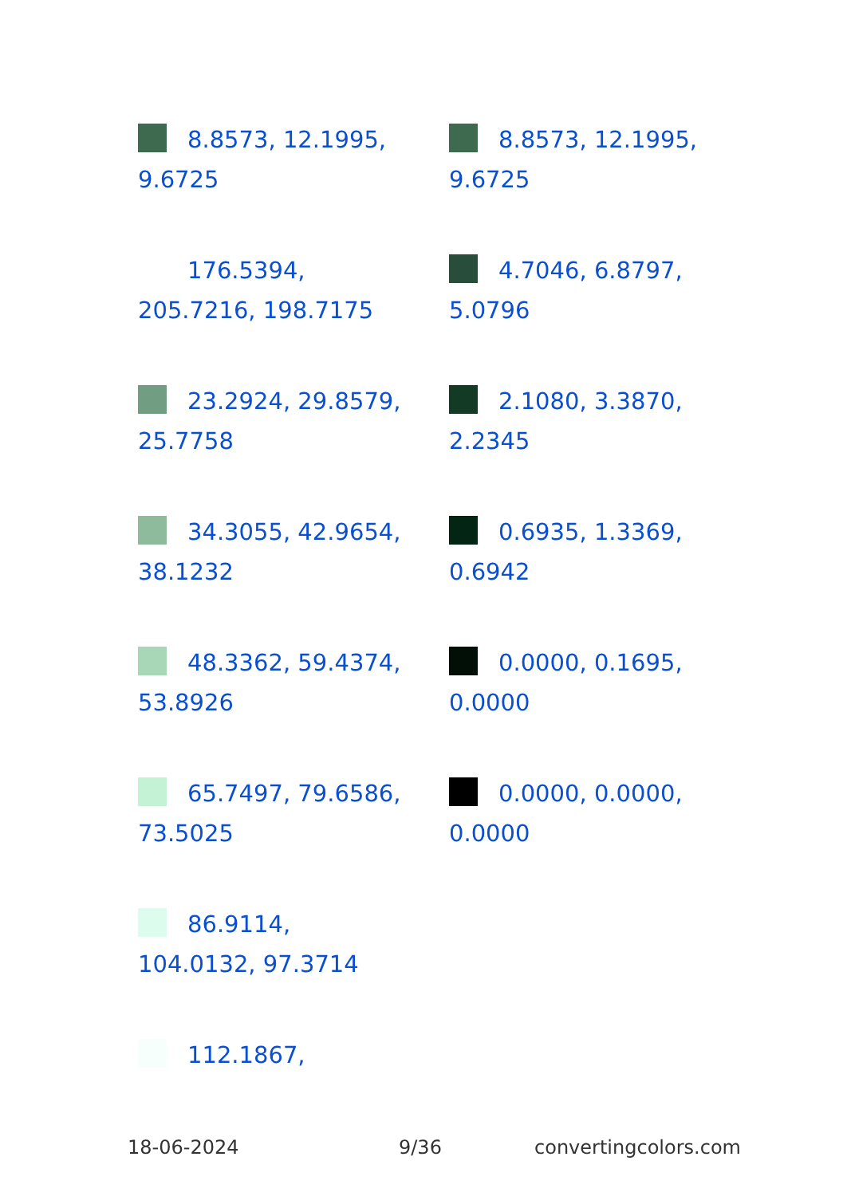8.8573, 12.1995, 9.6725
8.8573, 12.1995, 9.6725
176.5394, 205.7216, 198.7175
4.7046, 6.8797, 5.0796
23.2924, 29.8579, 25.7758
2.1080, 3.3870, 2.2345
34.3055, 42.9654, 38.1232
0.6935, 1.3369, 0.6942
48.3362, 59.4374, 53.8926
0.0000, 0.1695, 0.0000
65.7497, 79.6586, 73.5025
0.0000, 0.0000, 0.0000
86.9114, 104.0132, 97.3714
112.1867,
18-06-2024 9/36 convertingcolors.com